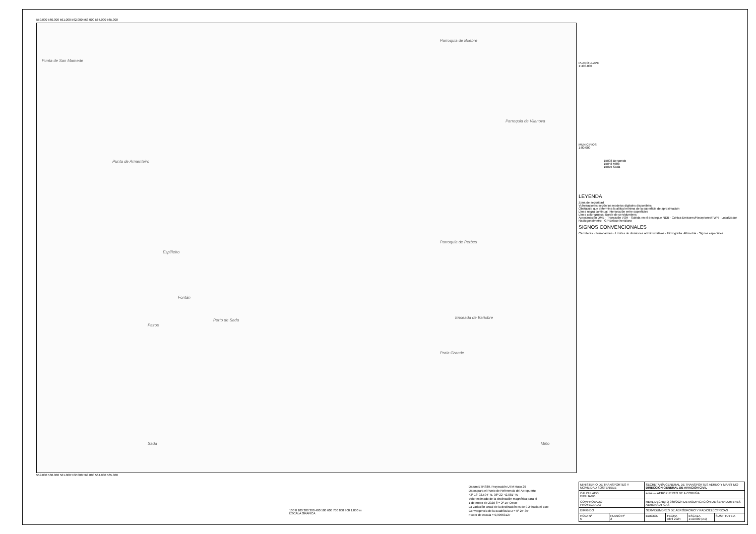559.000 560.000 561.000 562.000 563.000 564.000 565.000
Punta de San Mamede
Punta de Armenteiro
Parroquia de Boebre
Parroquia de Vilanova
Espiñeiro
Fontán
Pazos
Porto de Sada
Parroquia de Perbes
Praia Grande
Miño Sada
Enseada de Bañobre
559.000 560.000 561.000 562.000 563.000 564.000 565.000
100 0 100 200 300 400 500 600 700 800 900 1.000 m
ESCALA GRAFICA
Datum ETRS89. Proyección UTM Huso 29
Datos para el Punto de Referencia del Aeropuerto
43º 18' 02,594'' N, 08º 22' 42,081'' W
Valor estimado de la declinación magnética para el
1 de enero de 2020 δ = 2º 15' Oeste
La variación anual de la declinación es de 9,2' hacia el Este
Convergencia de la cuadrícula ω = 0º 25' 35''
Factor de escala = 0,99963127
PLANO LLAVE
1:400.000
MUNICIPIOS
1:80.000
15008 Bergondo
15048 Miño
15075 Sada
LEYENDA
Zona de seguridad
Vulneraciones según los modelos digitales disponibles
Obstáculo que determina la altitud mínima de la superficie de aproximación
Línea negra continua: Intersección entre superficies
Línea color gruesa: Borde de servidumbres
Aproximación DME · Transición VOR · Subida en el despegue NDB · Cónica Emisores/Receptores/TWR · Localizador Radiogoniómetro · GP Enlace hertziano
SIGNOS CONVENCIONALES
Carreteras · Ferrocarriles · Límites de divisiones administrativas · Hidrografía. Altimetría · Signos especiales
| MINISTERIO DE TRANSPORTES Y MOVILIDAD SOSTENIBLE | | SECRETARÍA GENERAL DE TRANSPORTES AÉREO Y MARÍTIMO DIRECCIÓN GENERAL DE AVIACIÓN CIVIL | | | |
| CALCULADO DIBUJADO | | aena — AEROPUERTO DE A CORUÑA | | | |
| COMPROBADO PROYECTADO | | REAL DECRETO 360/2024 DE MODIFICACIÓN DE SERVIDUMBRES AERONÁUTICAS | | | |
| DIRIGIDO | | SERVIDUMBRES DE AERÓDROMO Y RADIOELÉCTRICAS | | | |
| HOJA Nº 5 | PLANO Nº 2 | EDICION | FECHA Abril 2024 | ESCALA 1:10.000 (A1) | SUSTITUYE A |